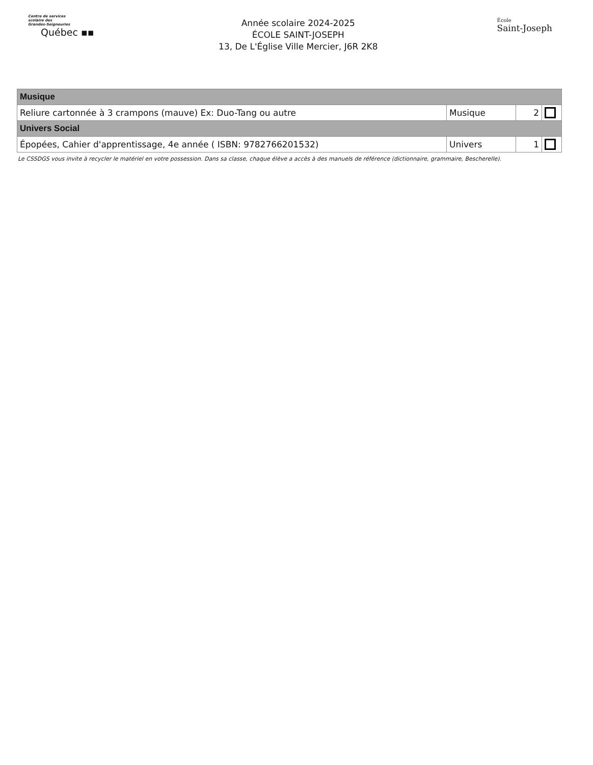Centre de services
scolaire des
Grandes-Seigneuries
Québec ▪▪
Année scolaire 2024-2025
ÉCOLE SAINT-JOSEPH
13, De L'Église Ville Mercier, J6R 2K8
École
Saint-Joseph
| Musique | | | |
| Reliure cartonnée à 3 crampons (mauve) Ex: Duo-Tang ou autre | Musique | 2 | |
| Univers Social | | | |
| Épopées, Cahier d'apprentissage, 4e année ( ISBN: 9782766201532) | Univers | 1 | |
Le CSSDGS vous invite à recycler le matériel en votre possession. Dans sa classe, chaque élève a accès à des manuels de référence (dictionnaire, grammaire, Bescherelle).